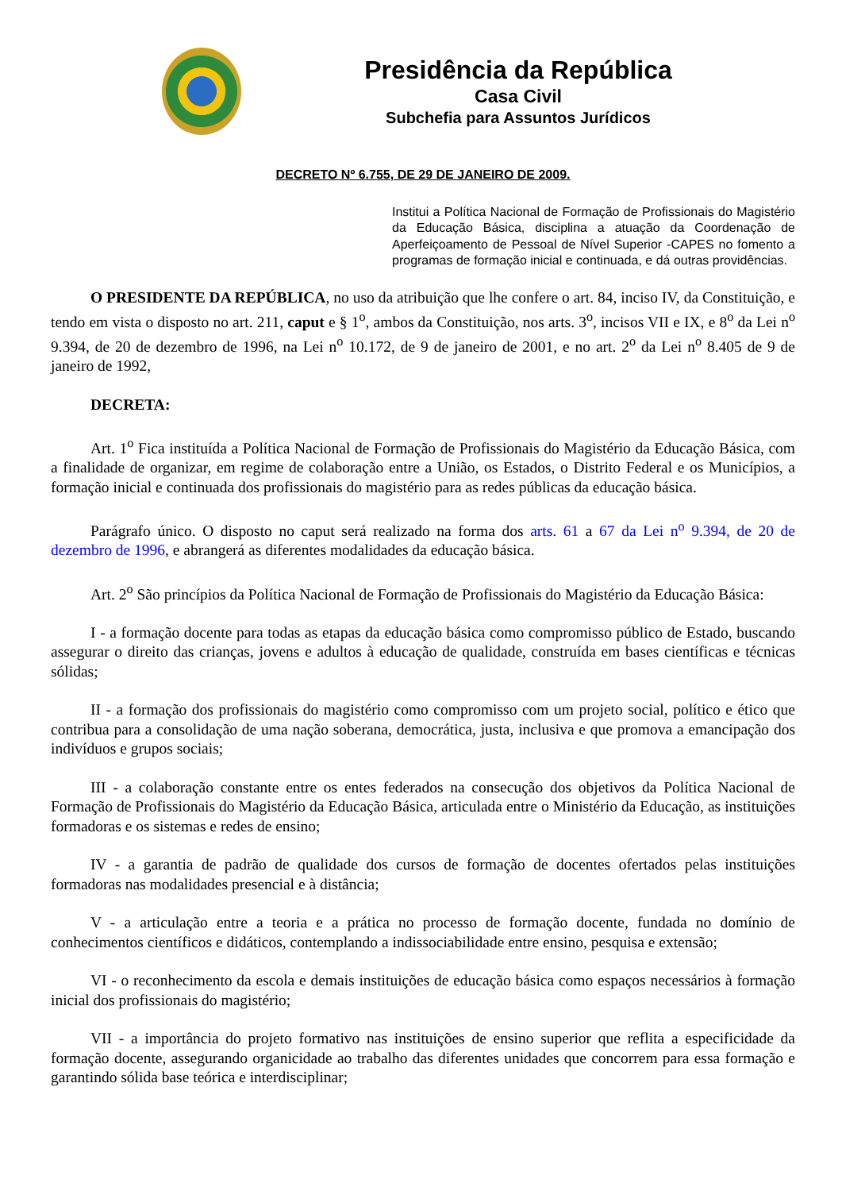Presidência da República
Casa Civil
Subchefia para Assuntos Jurídicos
DECRETO Nº 6.755, DE 29 DE JANEIRO DE 2009.
Institui a Política Nacional de Formação de Profissionais do Magistério da Educação Básica, disciplina a atuação da Coordenação de Aperfeiçoamento de Pessoal de Nível Superior -CAPES no fomento a programas de formação inicial e continuada, e dá outras providências.
O PRESIDENTE DA REPÚBLICA, no uso da atribuição que lhe confere o art. 84, inciso IV, da Constituição, e tendo em vista o disposto no art. 211, caput e § 1<sup>o</sup>, ambos da Constituição, nos arts. 3<sup>o</sup>, incisos VII e IX, e 8<sup>o</sup> da Lei n<sup>o</sup> 9.394, de 20 de dezembro de 1996, na Lei n<sup>o</sup> 10.172, de 9 de janeiro de 2001, e no art. 2<sup>o</sup> da Lei n<sup>o</sup> 8.405 de 9 de janeiro de 1992,
DECRETA:
Art. 1<sup>o</sup> Fica instituída a Política Nacional de Formação de Profissionais do Magistério da Educação Básica, com a finalidade de organizar, em regime de colaboração entre a União, os Estados, o Distrito Federal e os Municípios, a formação inicial e continuada dos profissionais do magistério para as redes públicas da educação básica.
Parágrafo único. O disposto no caput será realizado na forma dos arts. 61 a 67 da Lei n<sup>o</sup> 9.394, de 20 de dezembro de 1996, e abrangerá as diferentes modalidades da educação básica.
Art. 2<sup>o</sup> São princípios da Política Nacional de Formação de Profissionais do Magistério da Educação Básica:
I - a formação docente para todas as etapas da educação básica como compromisso público de Estado, buscando assegurar o direito das crianças, jovens e adultos à educação de qualidade, construída em bases científicas e técnicas sólidas;
II - a formação dos profissionais do magistério como compromisso com um projeto social, político e ético que contribua para a consolidação de uma nação soberana, democrática, justa, inclusiva e que promova a emancipação dos indivíduos e grupos sociais;
III - a colaboração constante entre os entes federados na consecução dos objetivos da Política Nacional de Formação de Profissionais do Magistério da Educação Básica, articulada entre o Ministério da Educação, as instituições formadoras e os sistemas e redes de ensino;
IV - a garantia de padrão de qualidade dos cursos de formação de docentes ofertados pelas instituições formadoras nas modalidades presencial e à distância;
V - a articulação entre a teoria e a prática no processo de formação docente, fundada no domínio de conhecimentos científicos e didáticos, contemplando a indissociabilidade entre ensino, pesquisa e extensão;
VI - o reconhecimento da escola e demais instituições de educação básica como espaços necessários à formação inicial dos profissionais do magistério;
VII - a importância do projeto formativo nas instituições de ensino superior que reflita a especificidade da formação docente, assegurando organicidade ao trabalho das diferentes unidades que concorrem para essa formação e garantindo sólida base teórica e interdisciplinar;